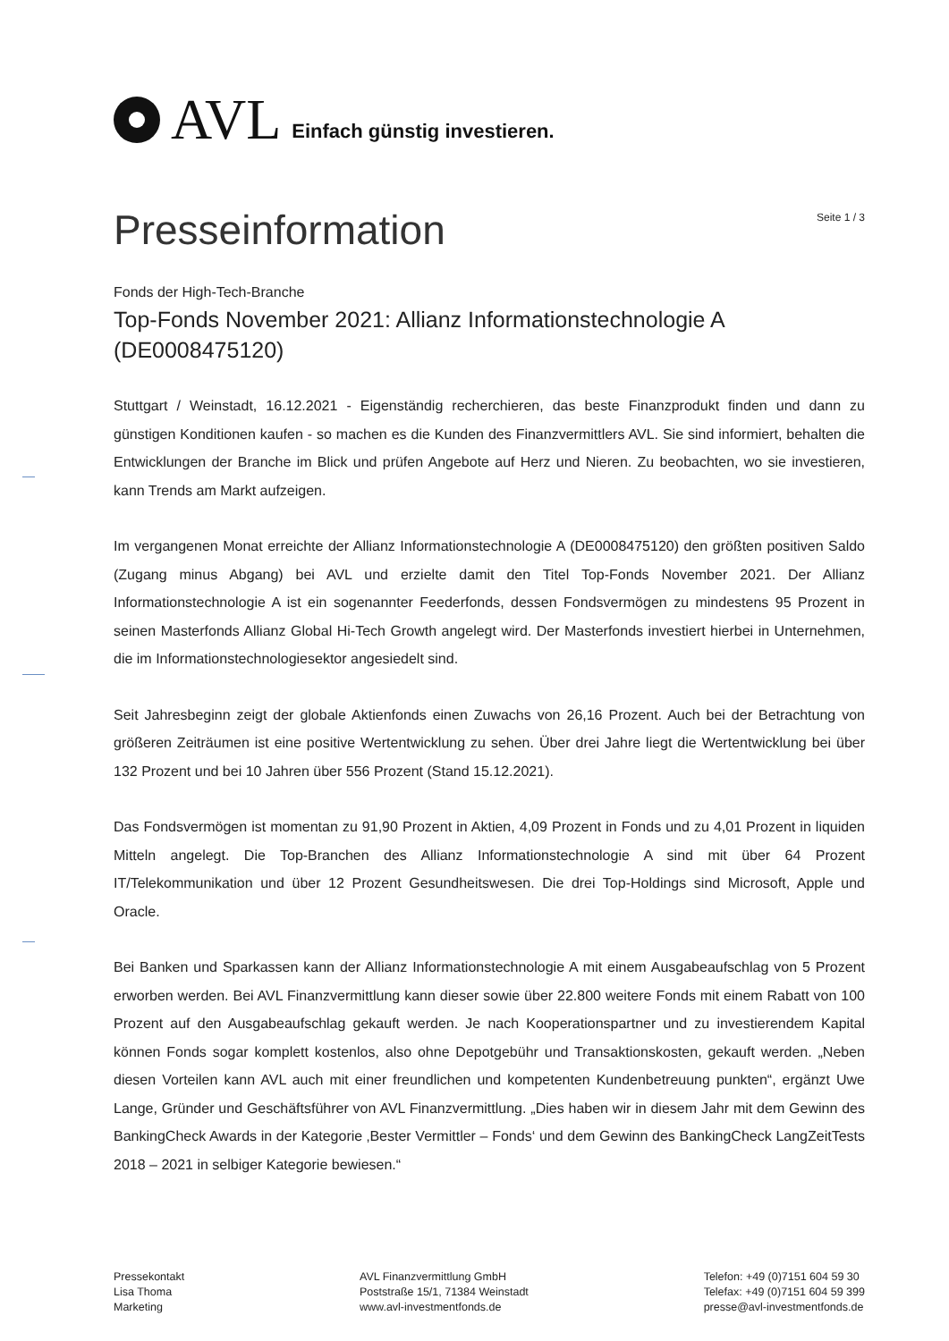AVL Einfach günstig investieren.
Presseinformation
Seite 1 / 3
Fonds der High-Tech-Branche
Top-Fonds November 2021: Allianz Informationstechnologie A (DE0008475120)
Stuttgart / Weinstadt, 16.12.2021 - Eigenständig recherchieren, das beste Finanzprodukt finden und dann zu günstigen Konditionen kaufen - so machen es die Kunden des Finanzvermittlers AVL. Sie sind informiert, behalten die Entwicklungen der Branche im Blick und prüfen Angebote auf Herz und Nieren. Zu beobachten, wo sie investieren, kann Trends am Markt aufzeigen.
Im vergangenen Monat erreichte der Allianz Informationstechnologie A (DE0008475120) den größten positiven Saldo (Zugang minus Abgang) bei AVL und erzielte damit den Titel Top-Fonds November 2021. Der Allianz Informationstechnologie A ist ein sogenannter Feederfonds, dessen Fondsvermögen zu mindestens 95 Prozent in seinen Masterfonds Allianz Global Hi-Tech Growth angelegt wird. Der Masterfonds investiert hierbei in Unternehmen, die im Informationstechnologiesektor angesiedelt sind.
Seit Jahresbeginn zeigt der globale Aktienfonds einen Zuwachs von 26,16 Prozent. Auch bei der Betrachtung von größeren Zeiträumen ist eine positive Wertentwicklung zu sehen. Über drei Jahre liegt die Wertentwicklung bei über 132 Prozent und bei 10 Jahren über 556 Prozent (Stand 15.12.2021).
Das Fondsvermögen ist momentan zu 91,90 Prozent in Aktien, 4,09 Prozent in Fonds und zu 4,01 Prozent in liquiden Mitteln angelegt. Die Top-Branchen des Allianz Informationstechnologie A sind mit über 64 Prozent IT/Telekommunikation und über 12 Prozent Gesundheitswesen. Die drei Top-Holdings sind Microsoft, Apple und Oracle.
Bei Banken und Sparkassen kann der Allianz Informationstechnologie A mit einem Ausgabeaufschlag von 5 Prozent erworben werden. Bei AVL Finanzvermittlung kann dieser sowie über 22.800 weitere Fonds mit einem Rabatt von 100 Prozent auf den Ausgabeaufschlag gekauft werden. Je nach Kooperationspartner und zu investierendem Kapital können Fonds sogar komplett kostenlos, also ohne Depotgebühr und Transaktionskosten, gekauft werden. „Neben diesen Vorteilen kann AVL auch mit einer freundlichen und kompetenten Kundenbetreuung punkten“, ergänzt Uwe Lange, Gründer und Geschäftsführer von AVL Finanzvermittlung. „Dies haben wir in diesem Jahr mit dem Gewinn des BankingCheck Awards in der Kategorie ‚Bester Vermittler – Fonds‘ und dem Gewinn des BankingCheck LangZeitTests 2018 – 2021 in selbiger Kategorie bewiesen.“
Pressekontakt
Lisa Thoma
Marketing
AVL Finanzvermittlung GmbH
Poststraße 15/1, 71384 Weinstadt
www.avl-investmentfonds.de
Telefon: +49 (0)7151 604 59 30
Telefax: +49 (0)7151 604 59 399
presse@avl-investmentfonds.de